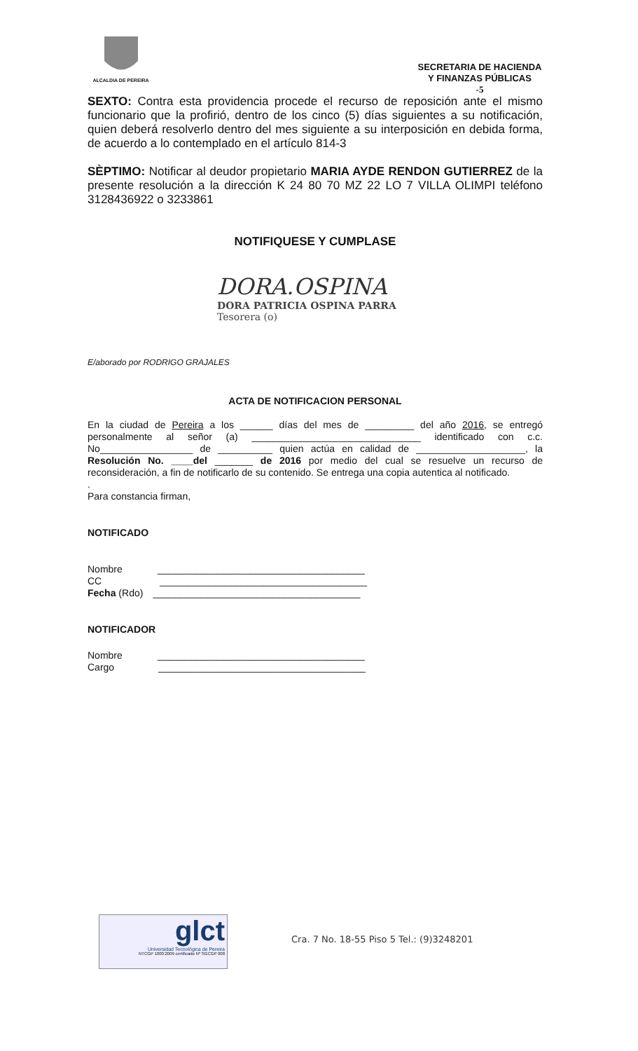ALCALDIA DE PEREIRA
SECRETARIA DE HACIENDA
Y FINANZAS PÚBLICAS
-5
SEXTO: Contra esta providencia procede el recurso de reposición ante el mismo funcionario que la profirió, dentro de los cinco (5) días siguientes a su notificación, quien deberá resolverlo dentro del mes siguiente a su interposición en debida forma, de acuerdo a lo contemplado en el artículo 814-3
SÈPTIMO: Notificar al deudor propietario MARIA AYDE RENDON GUTIERREZ de la presente resolución a la dirección K 24 80 70 MZ 22 LO 7 VILLA OLIMPI teléfono 3128436922 o 3233861
NOTIFIQUESE Y CUMPLASE
DORA.OSPINA
DORA PATRICIA OSPINA PARRA
Tesorera (o)
E/aborado por RODRIGO GRAJALES
ACTA DE NOTIFICACION PERSONAL
En la ciudad de Pereira a los ______ días del mes de _________ del año 2016, se entregó personalmente al señor (a) _______________________________ identificado con c.c. No_________________ de __________ quien actúa en calidad de ____________________, la Resolución No. ____del _______ de 2016 por medio del cual se resuelve un recurso de reconsideración, a fin de notificarlo de su contenido. Se entrega una copia autentica al notificado.
.
Para constancia firman,
NOTIFICADO
Nombre ______________________________________
CC ______________________________________
Fecha (Rdo) ______________________________________
NOTIFICADOR
Nombre ______________________________________
Cargo ______________________________________
glct
Universidad Tecnológica de Pereira
NTCGP 1000:2009 certificado Nº SGCGP 008
Cra. 7 No. 18-55 Piso 5 Tel.: (9)3248201